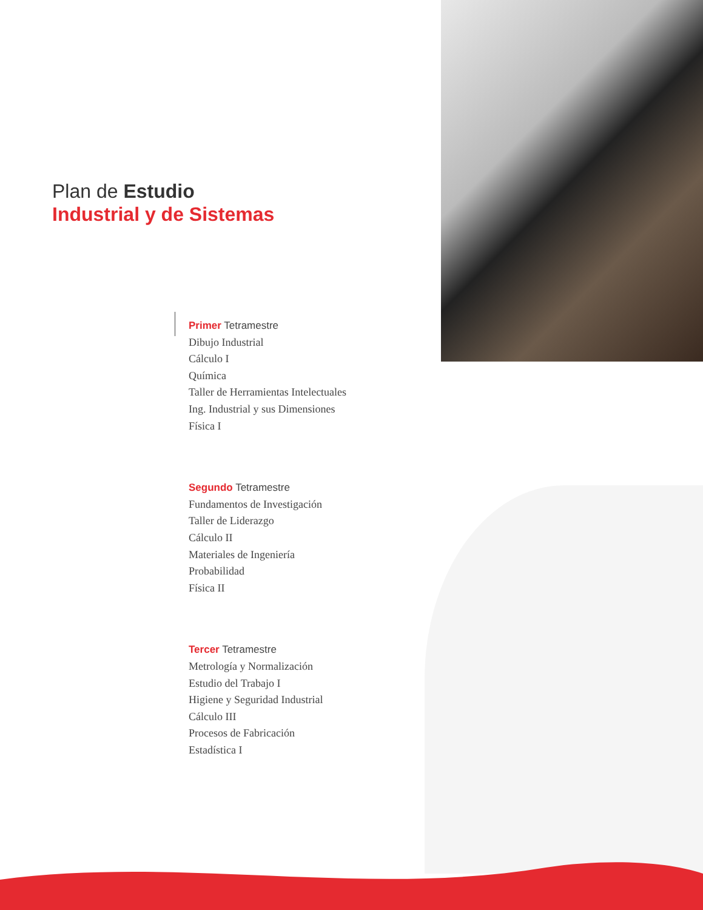Plan de Estudio
Industrial y de Sistemas
Primer Tetramestre
Dibujo Industrial
Cálculo I
Química
Taller de Herramientas Intelectuales
Ing. Industrial y sus Dimensiones
Física I
Segundo Tetramestre
Fundamentos de Investigación
Taller de Liderazgo
Cálculo II
Materiales de Ingeniería
Probabilidad
Física II
Tercer Tetramestre
Metrología y Normalización
Estudio del Trabajo I
Higiene y Seguridad Industrial
Cálculo III
Procesos de Fabricación
Estadística I